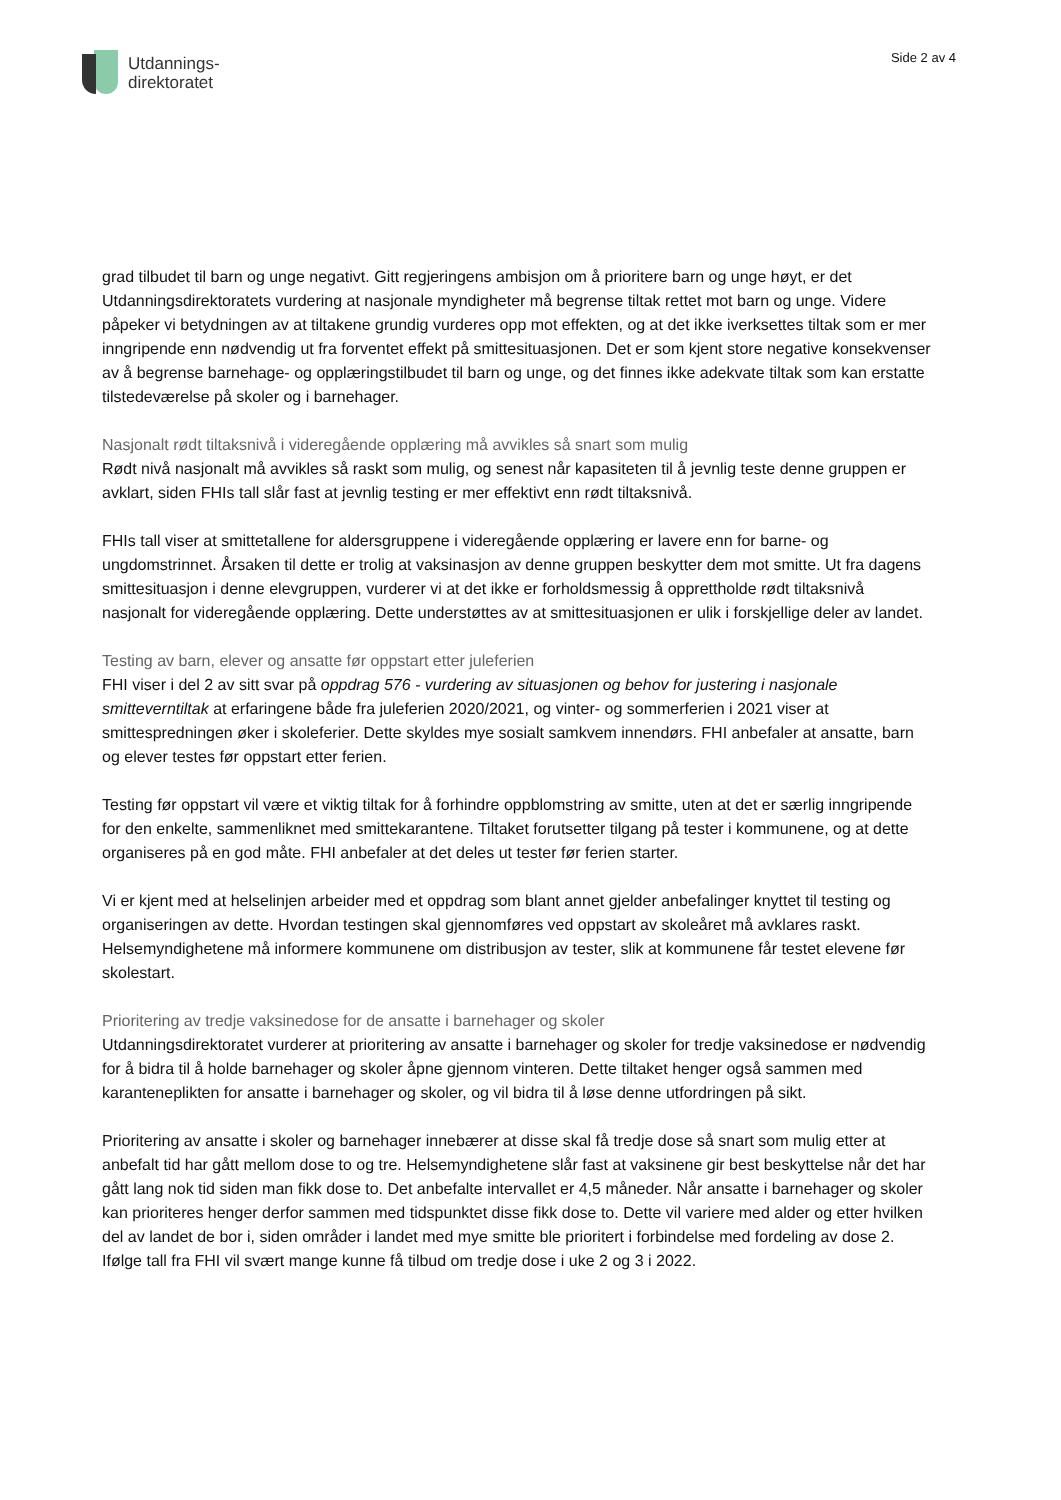Utdannings-
direktoratet
Side 2 av 4
grad tilbudet til barn og unge negativt. Gitt regjeringens ambisjon om å prioritere barn og unge høyt, er det Utdanningsdirektoratets vurdering at nasjonale myndigheter må begrense tiltak rettet mot barn og unge. Videre påpeker vi betydningen av at tiltakene grundig vurderes opp mot effekten, og at det ikke iverksettes tiltak som er mer inngripende enn nødvendig ut fra forventet effekt på smittesituasjonen. Det er som kjent store negative konsekvenser av å begrense barnehage- og opplæringstilbudet til barn og unge, og det finnes ikke adekvate tiltak som kan erstatte tilstedeværelse på skoler og i barnehager.
Nasjonalt rødt tiltaksnivå i videregående opplæring må avvikles så snart som mulig
Rødt nivå nasjonalt må avvikles så raskt som mulig, og senest når kapasiteten til å jevnlig teste denne gruppen er avklart, siden FHIs tall slår fast at jevnlig testing er mer effektivt enn rødt tiltaksnivå.
FHIs tall viser at smittetallene for aldersgruppene i videregående opplæring er lavere enn for barne- og ungdomstrinnet. Årsaken til dette er trolig at vaksinasjon av denne gruppen beskytter dem mot smitte. Ut fra dagens smittesituasjon i denne elevgruppen, vurderer vi at det ikke er forholdsmessig å opprettholde rødt tiltaksnivå nasjonalt for videregående opplæring. Dette understøttes av at smittesituasjonen er ulik i forskjellige deler av landet.
Testing av barn, elever og ansatte før oppstart etter juleferien
FHI viser i del 2 av sitt svar på oppdrag 576 - vurdering av situasjonen og behov for justering i nasjonale smitteverntiltak at erfaringene både fra juleferien 2020/2021, og vinter- og sommerferien i 2021 viser at smittespredningen øker i skoleferier. Dette skyldes mye sosialt samkvem innendørs. FHI anbefaler at ansatte, barn og elever testes før oppstart etter ferien.
Testing før oppstart vil være et viktig tiltak for å forhindre oppblomstring av smitte, uten at det er særlig inngripende for den enkelte, sammenliknet med smittekarantene. Tiltaket forutsetter tilgang på tester i kommunene, og at dette organiseres på en god måte. FHI anbefaler at det deles ut tester før ferien starter.
Vi er kjent med at helselinjen arbeider med et oppdrag som blant annet gjelder anbefalinger knyttet til testing og organiseringen av dette. Hvordan testingen skal gjennomføres ved oppstart av skoleåret må avklares raskt. Helsemyndighetene må informere kommunene om distribusjon av tester, slik at kommunene får testet elevene før skolestart.
Prioritering av tredje vaksinedose for de ansatte i barnehager og skoler
Utdanningsdirektoratet vurderer at prioritering av ansatte i barnehager og skoler for tredje vaksinedose er nødvendig for å bidra til å holde barnehager og skoler åpne gjennom vinteren. Dette tiltaket henger også sammen med karanteneplikten for ansatte i barnehager og skoler, og vil bidra til å løse denne utfordringen på sikt.
Prioritering av ansatte i skoler og barnehager innebærer at disse skal få tredje dose så snart som mulig etter at anbefalt tid har gått mellom dose to og tre. Helsemyndighetene slår fast at vaksinene gir best beskyttelse når det har gått lang nok tid siden man fikk dose to. Det anbefalte intervallet er 4,5 måneder. Når ansatte i barnehager og skoler kan prioriteres henger derfor sammen med tidspunktet disse fikk dose to. Dette vil variere med alder og etter hvilken del av landet de bor i, siden områder i landet med mye smitte ble prioritert i forbindelse med fordeling av dose 2. Ifølge tall fra FHI vil svært mange kunne få tilbud om tredje dose i uke 2 og 3 i 2022.